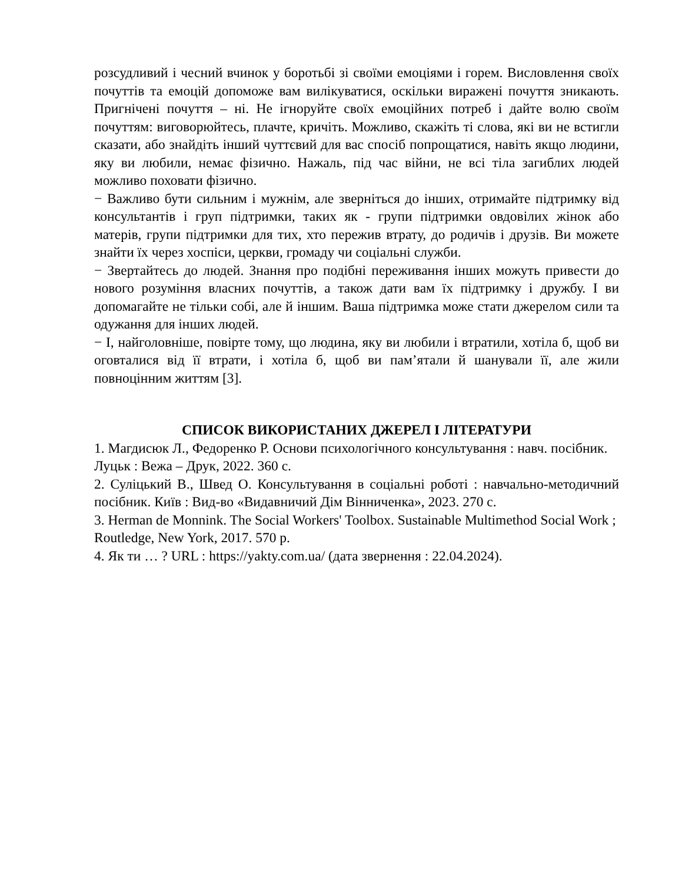розсудливий і чесний вчинок у боротьбі зі своїми емоціями і горем. Висловлення своїх почуттів та емоцій допоможе вам вилікуватися, оскільки виражені почуття зникають. Пригнічені почуття – ні. Не ігноруйте своїх емоційних потреб і дайте волю своїм почуттям: виговорюйтесь, плачте, кричіть. Можливо, скажіть ті слова, які ви не встигли сказати, або знайдіть інший чуттєвий для вас спосіб попрощатися, навіть якщо людини, яку ви любили, немає фізично. Нажаль, під час війни, не всі тіла загиблих людей можливо поховати фізично.
− Важливо бути сильним і мужнім, але зверніться до інших, отримайте підтримку від консультантів і груп підтримки, таких як - групи підтримки овдовілих жінок або матерів, групи підтримки для тих, хто пережив втрату, до родичів і друзів. Ви можете знайти їх через хоспіси, церкви, громаду чи соціальні служби.
− Звертайтесь до людей. Знання про подібні переживання інших можуть привести до нового розуміння власних почуттів, а також дати вам їх підтримку і дружбу. І ви допомагайте не тільки собі, але й іншим. Ваша підтримка може стати джерелом сили та одужання для інших людей.
− І, найголовніше, повірте тому, що людина, яку ви любили і втратили, хотіла б, щоб ви оговталися від її втрати, і хотіла б, щоб ви пам’ятали й шанували її, але жили повноцінним життям [3].
СПИСОК ВИКОРИСТАНИХ ДЖЕРЕЛ І ЛІТЕРАТУРИ
1. Магдисюк Л., Федоренко Р. Основи психологічного консультування : навч. посібник. Луцьк : Вежа – Друк, 2022. 360 с.
2. Суліцький В., Швед О. Консультування в соціальні роботі : навчально-методичний посібник. Київ : Вид-во «Видавничий Дім Вінниченка», 2023. 270 с.
3. Herman de Monnink. The Social Workers' Toolbox. Sustainable Multimethod Social Work ; Routledge, New York, 2017. 570 p.
4. Як ти … ? URL : https://yakty.com.ua/ (дата звернення : 22.04.2024).